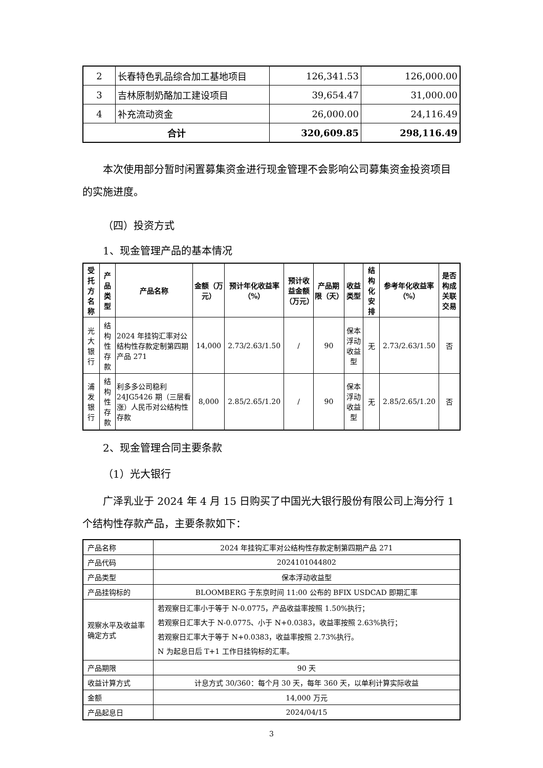| 2 | 长春特色乳品综合加工基地项目 | 126,341.53 | 126,000.00 |
| 3 | 吉林原制奶酪加工建设项目 | 39,654.47 | 31,000.00 |
| 4 | 补充流动资金 | 26,000.00 | 24,116.49 |
| 合计 | | 320,609.85 | 298,116.49 |
本次使用部分暂时闲置募集资金进行现金管理不会影响公司募集资金投资项目的实施进度。
（四）投资方式
1、现金管理产品的基本情况
| 受托方名称 | 产品类型 | 产品名称 | 金额（万元） | 预计年化收益率（%） | 预计收益金额（万元） | 产品期限（天） | 收益类型 | 结构化安排 | 参考年化收益率（%） | 是否构成关联交易 |
| --- | --- | --- | --- | --- | --- | --- | --- | --- | --- | --- |
| 光大银行 | 结构性存款 | 2024 年挂钩汇率对公结构性存款定制第四期产品 271 | 14,000 | 2.73/2.63/1.50 | / | 90 | 保本浮动收益型 | 无 | 2.73/2.63/1.50 | 否 |
| 浦发银行 | 结构性存款 | 利多多公司稳利24JG5426 期（三层看涨）人民币对公结构性存款 | 8,000 | 2.85/2.65/1.20 | / | 90 | 保本浮动收益型 | 无 | 2.85/2.65/1.20 | 否 |
2、现金管理合同主要条款
（1）光大银行
广泽乳业于 2024 年 4 月 15 日购买了中国光大银行股份有限公司上海分行 1 个结构性存款产品，主要条款如下：
| 产品名称 | 2024 年挂钩汇率对公结构性存款定制第四期产品 271 |
| 产品代码 | 2024101044802 |
| 产品类型 | 保本浮动收益型 |
| 产品挂钩标的 | BLOOMBERG 于东京时间 11:00 公布的 BFIX USDCAD 即期汇率 |
| 观察水平及收益率确定方式 | 若观察日汇率小于等于 N-0.0775，产品收益率按照 1.50%执行； 若观察日汇率大于 N-0.0775、小于 N+0.0383，收益率按照 2.63%执行； 若观察日汇率大于等于 N+0.0383，收益率按照 2.73%执行。 N 为起息日后 T+1 工作日挂钩标的汇率。 |
| 产品期限 | 90 天 |
| 收益计算方式 | 计息方式 30/360：每个月 30 天，每年 360 天，以单利计算实际收益 |
| 金额 | 14,000 万元 |
| 产品起息日 | 2024/04/15 |
3